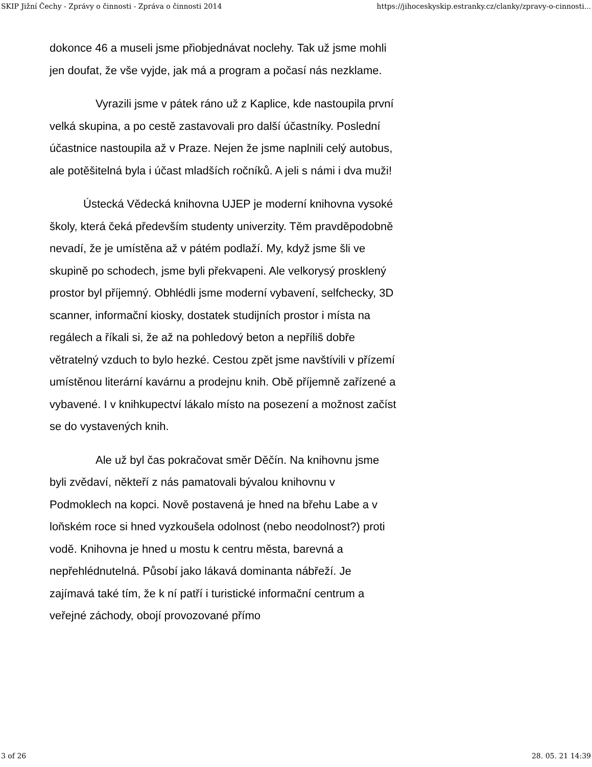SKIP Jižní Čechy - Zprávy o činnosti - Zpráva o činnosti 2014 https://jihoceskyskip.estranky.cz/clanky/zpravy-o-cinnosti...
dokonce 46 a museli jsme přiobjednávat noclehy. Tak už jsme mohli jen doufat, že vše vyjde, jak má a program a počasí nás nezklame.
Vyrazili jsme v pátek ráno už z Kaplice, kde nastoupila první velká skupina, a po cestě zastavovali pro další účastníky. Poslední účastnice nastoupila až v Praze. Nejen že jsme naplnili celý autobus, ale potěšitelná byla i účast mladších ročníků. A jeli s námi i dva muži!
Ústecká Vědecká knihovna UJEP je moderní knihovna vysoké školy, která čeká především studenty univerzity. Těm pravděpodobně nevadí, že je umístěna až v pátém podlaží. My, když jsme šli ve skupině po schodech, jsme byli překvapeni. Ale velkorysý prosklený prostor byl příjemný. Obhlédli jsme moderní vybavení, selfchecky, 3D scanner, informační kiosky, dostatek studijních prostor i místa na regálech a říkali si, že až na pohledový beton a nepříliš dobře větratelný vzduch to bylo hezké. Cestou zpět jsme navštívili v přízemí umístěnou literární kavárnu a prodejnu knih. Obě příjemně zařízené a vybavené. I v knihkupectví lákalo místo na posezení a možnost začíst se do vystavených knih.
Ale už byl čas pokračovat směr Děčín. Na knihovnu jsme byli zvědaví, někteří z nás pamatovali bývalou knihovnu v Podmoklech na kopci. Nově postavená je hned na břehu Labe a v loňském roce si hned vyzkoušela odolnost (nebo neodolnost?) proti vodě. Knihovna je hned u mostu k centru města, barevná a nepřehlédnutelná. Působí jako lákavá dominanta nábřeží. Je zajímavá také tím, že k ní patří i turistické informační centrum a veřejné záchody, obojí provozované přímo
3 of 26 28. 05. 21 14:39